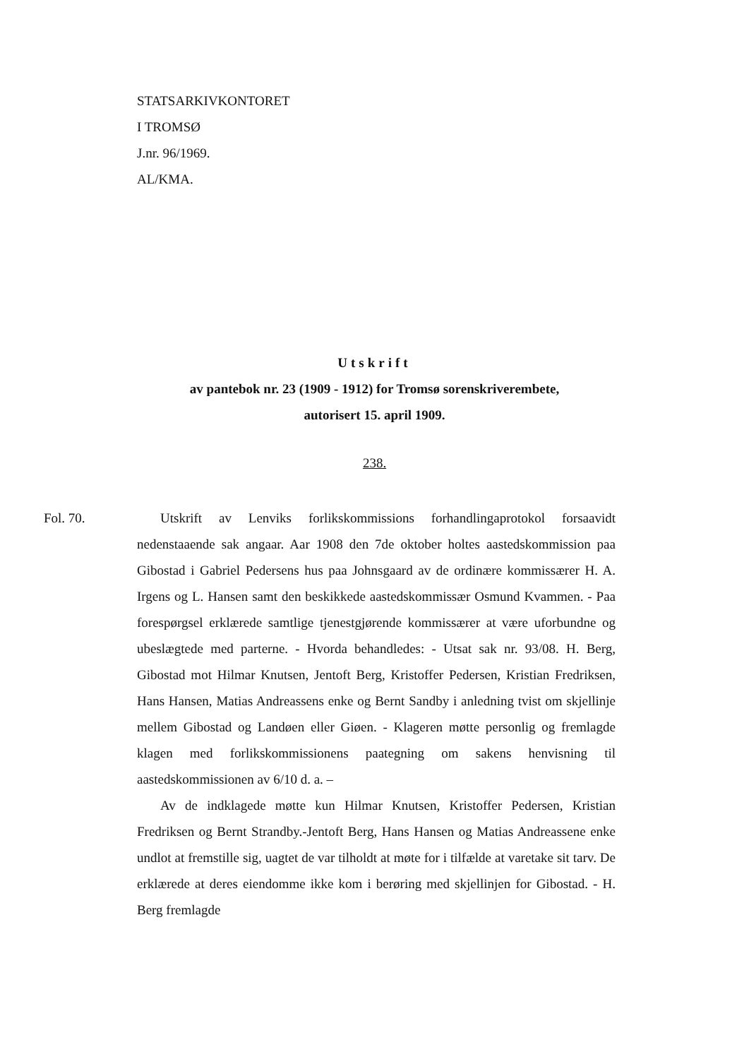STATSARKIVKONTORET
I TROMSØ
J.nr. 96/1969.
AL/KMA.
Utskrift
av pantebok nr. 23 (1909 - 1912) for Tromsø sorenskriverembete,
autorisert 15. april 1909.
238.
Fol. 70. Utskrift av Lenviks forlikskommissions forhandlingaprotokol forsaavidt nedenstaaende sak angaar. Aar 1908 den 7de oktober holtes aastedskommission paa Gibostad i Gabriel Pedersens hus paa Johnsgaard av de ordinære kommissærer H. A. Irgens og L. Hansen samt den beskikkede aastedskommissær Osmund Kvammen. - Paa forespørgsel erklærede samtlige tjenestgjørende kommissærer at være uforbundne og ubeslægtede med parterne. - Hvorda behandledes: - Utsat sak nr. 93/08. H. Berg, Gibostad mot Hilmar Knutsen, Jentoft Berg, Kristoffer Pedersen, Kristian Fredriksen, Hans Hansen, Matias Andreassens enke og Bernt Sandby i anledning tvist om skjellinje mellem Gibostad og Landøen eller Giøen. - Klageren møtte personlig og fremlagde klagen med forlikskommissionens paategning om sakens henvisning til aastedskommissionen av 6/10 d. a. –
Av de indklagede møtte kun Hilmar Knutsen, Kristoffer Pedersen, Kristian Fredriksen og Bernt Strandby.-Jentoft Berg, Hans Hansen og Matias Andreassene enke undlot at fremstille sig, uagtet de var tilholdt at møte for i tilfælde at varetake sit tarv. De erklærede at deres eiendomme ikke kom i berøring med skjellinjen for Gibostad. - H. Berg fremlagde